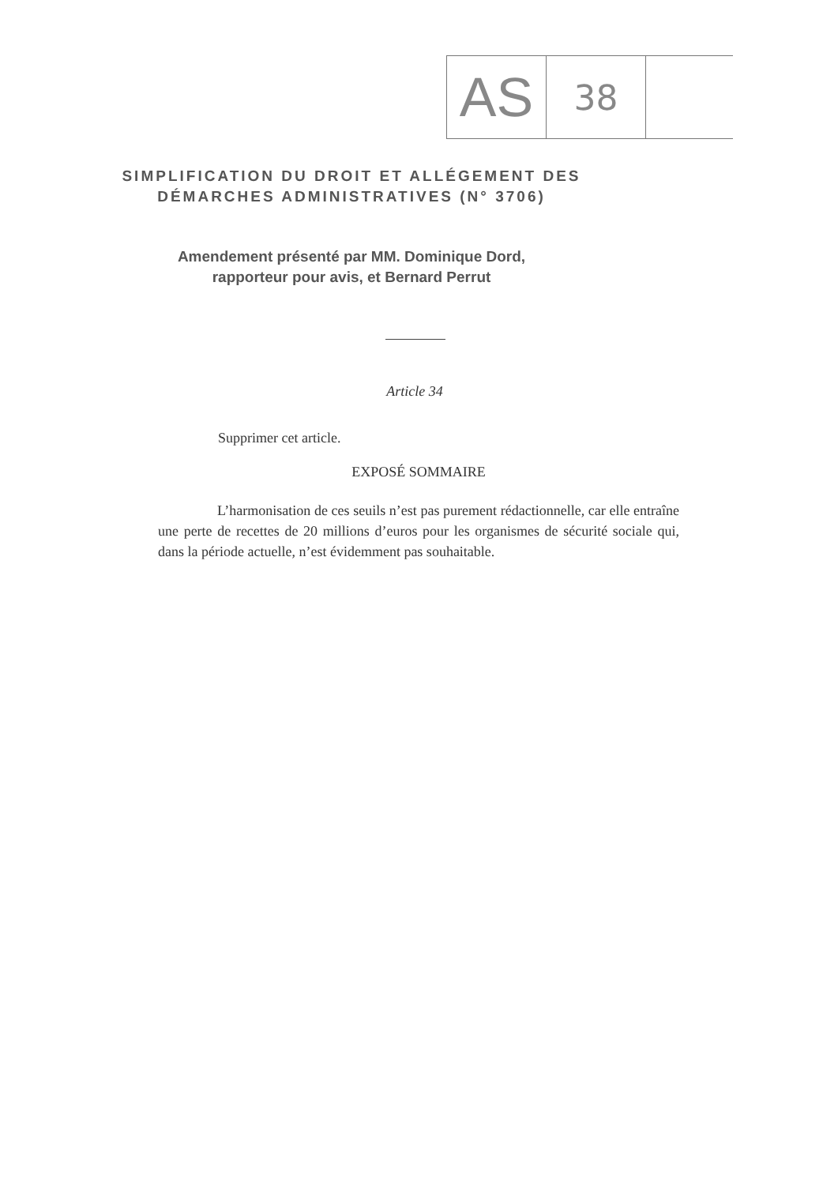AS
38
SIMPLIFICATION DU DROIT ET ALLÉGEMENT DES DÉMARCHES ADMINISTRATIVES (N° 3706)
Amendement présenté par MM. Dominique Dord,
rapporteur pour avis, et Bernard Perrut
Article 34
Supprimer cet article.
EXPOSÉ SOMMAIRE
L’harmonisation de ces seuils n’est pas purement rédactionnelle, car elle entraîne une perte de recettes de 20 millions d’euros pour les organismes de sécurité sociale qui, dans la période actuelle, n’est évidemment pas souhaitable.